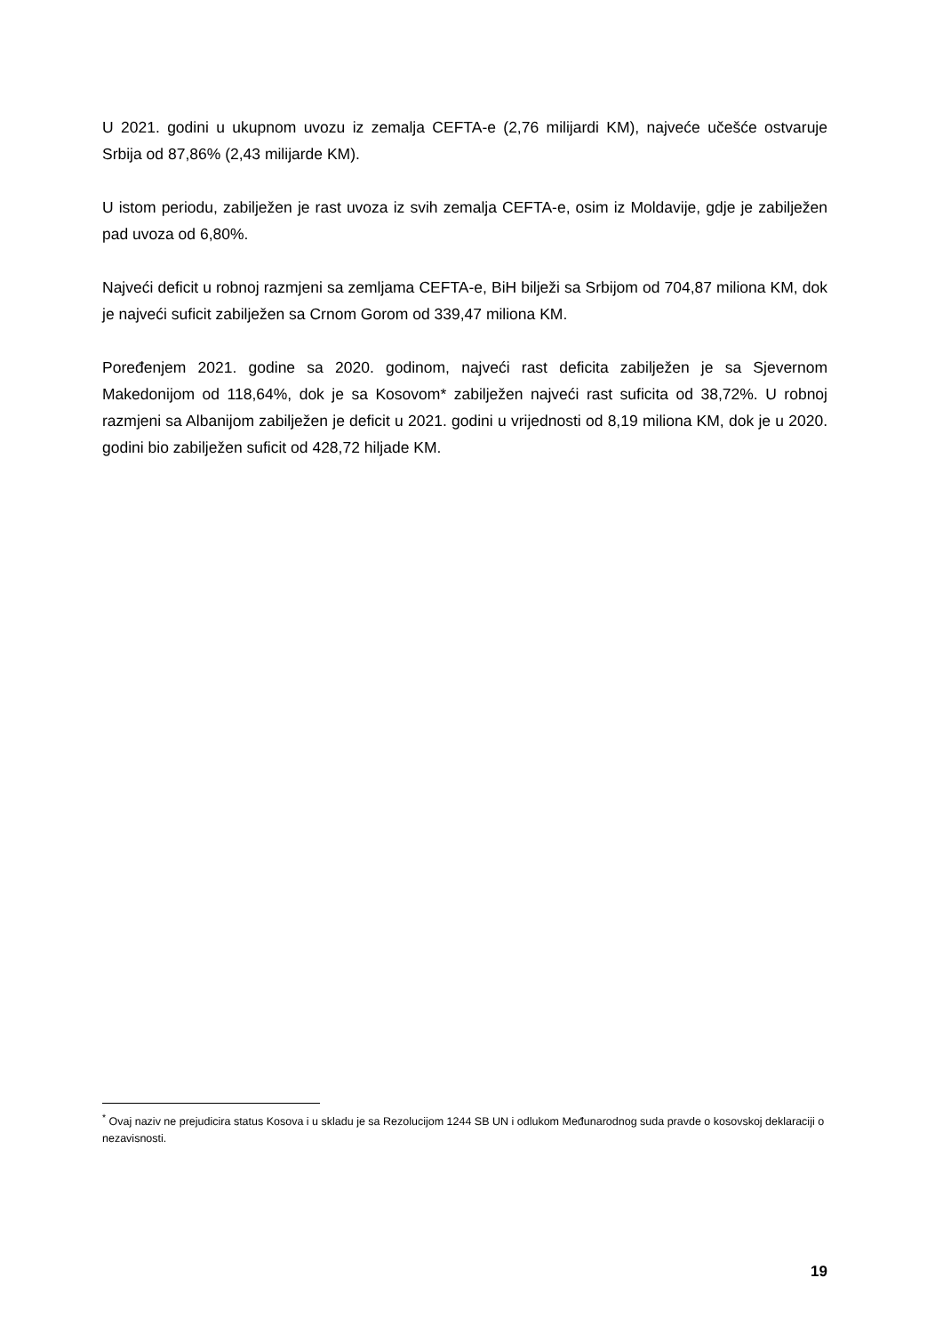U 2021. godini u ukupnom uvozu iz zemalja CEFTA-e (2,76 milijardi KM), najveće učešće ostvaruje Srbija od 87,86% (2,43 milijarde KM).
U istom periodu, zabilježen je rast uvoza iz svih zemalja CEFTA-e, osim iz Moldavije, gdje je zabilježen pad uvoza od 6,80%.
Najveći deficit u robnoj razmjeni sa zemljama CEFTA-e, BiH bilježi sa Srbijom od 704,87 miliona KM, dok je najveći suficit zabilježen sa Crnom Gorom od 339,47 miliona KM.
Poređenjem 2021. godine sa 2020. godinom, najveći rast deficita zabilježen je sa Sjevernom Makedonijom od 118,64%, dok je sa Kosovom* zabilježen najveći rast suficita od 38,72%. U robnoj razmjeni sa Albanijom zabilježen je deficit u 2021. godini u vrijednosti od 8,19 miliona KM, dok je u 2020. godini bio zabilježen suficit od 428,72 hiljade KM.
<sup>*</sup> Ovaj naziv ne prejudicira status Kosova i u skladu je sa Rezolucijom 1244 SB UN i odlukom Međunarodnog suda pravde o kosovskoj deklaraciji o nezavisnosti.
19